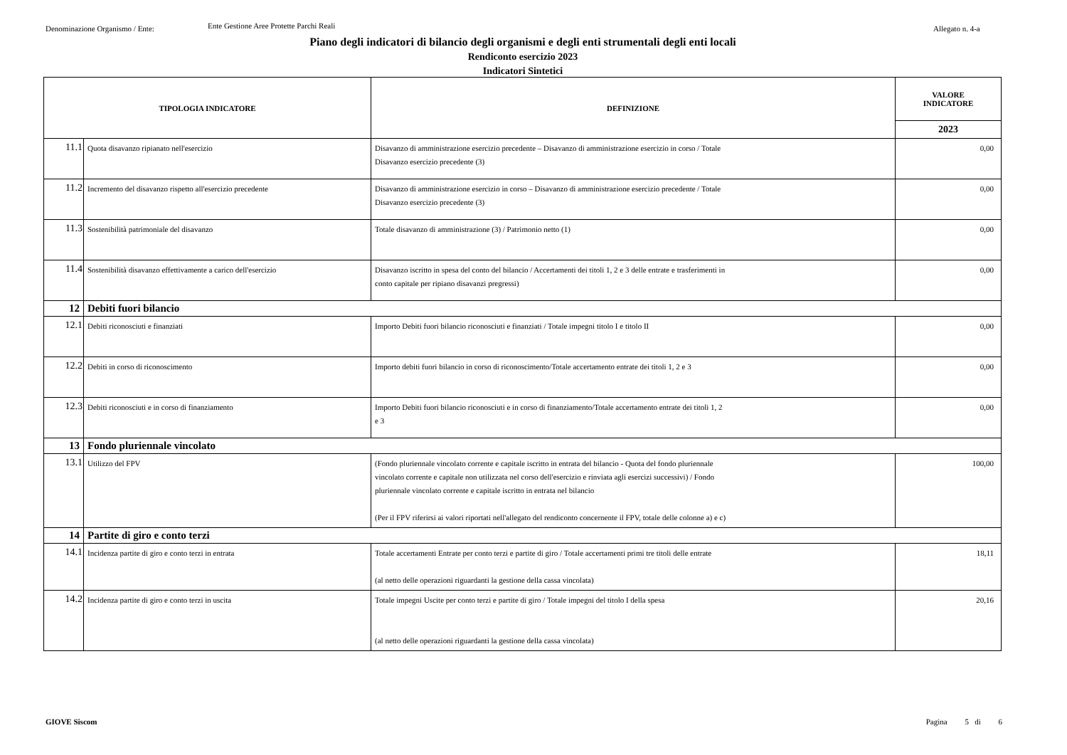Denominazione Organismo / Ente:
Ente Gestione Aree Protette Parchi Reali
Allegato n. 4-a
Piano degli indicatori di bilancio degli organismi e degli enti strumentali degli enti locali
Rendiconto esercizio 2023
Indicatori Sintetici
| TIPOLOGIA INDICATORE | | DEFINIZIONE | VALORE INDICATORE |
| --- | --- | --- | --- |
| | | | 2023 |
| 11.1 | Quota disavanzo ripianato nell'esercizio | Disavanzo di amministrazione esercizio precedente – Disavanzo di amministrazione esercizio in corso / Totale Disavanzo esercizio precedente (3) | 0,00 |
| 11.2 | Incremento del disavanzo rispetto all'esercizio precedente | Disavanzo di amministrazione esercizio in corso – Disavanzo di amministrazione esercizio precedente / Totale Disavanzo esercizio precedente (3) | 0,00 |
| 11.3 | Sostenibilità patrimoniale del disavanzo | Totale disavanzo di amministrazione (3) / Patrimonio netto (1) | 0,00 |
| 11.4 | Sostenibilità disavanzo effettivamente a carico dell'esercizio | Disavanzo iscritto in spesa del conto del bilancio / Accertamenti dei titoli 1, 2 e 3 delle entrate e trasferimenti in conto capitale per ripiano disavanzi pregressi) | 0,00 |
| 12 | Debiti fuori bilancio | | |
| 12.1 | Debiti riconosciuti e finanziati | Importo Debiti fuori bilancio riconosciuti e finanziati / Totale impegni titolo I e titolo II | 0,00 |
| 12.2 | Debiti in corso di riconoscimento | Importo debiti fuori bilancio in corso di riconoscimento/Totale accertamento entrate dei titoli 1, 2 e 3 | 0,00 |
| 12.3 | Debiti riconosciuti e in corso di finanziamento | Importo Debiti fuori bilancio riconosciuti e in corso di finanziamento/Totale accertamento entrate dei titoli 1, 2 e 3 | 0,00 |
| 13 | Fondo pluriennale vincolato | | |
| 13.1 | Utilizzo del FPV | (Fondo pluriennale vincolato corrente e capitale iscritto in entrata del bilancio - Quota del fondo pluriennale vincolato corrente e capitale non utilizzata nel corso dell'esercizio e rinviata agli esercizi successivi) / Fondo pluriennale vincolato corrente e capitale iscritto in entrata nel bilancio (Per il FPV riferirsi ai valori riportati nell'allegato del rendiconto concernente il FPV, totale delle colonne a) e c) | 100,00 |
| 14 | Partite di giro e conto terzi | | |
| 14.1 | Incidenza partite di giro e conto terzi in entrata | Totale accertamenti Entrate per conto terzi e partite di giro / Totale accertamenti primi tre titoli delle entrate (al netto delle operazioni riguardanti la gestione della cassa vincolata) | 18,11 |
| 14.2 | Incidenza partite di giro e conto terzi in uscita | Totale impegni Uscite per conto terzi e partite di giro / Totale impegni del titolo I della spesa (al netto delle operazioni riguardanti la gestione della cassa vincolata) | 20,16 |
GIOVE Siscom Pagina 5 di 6